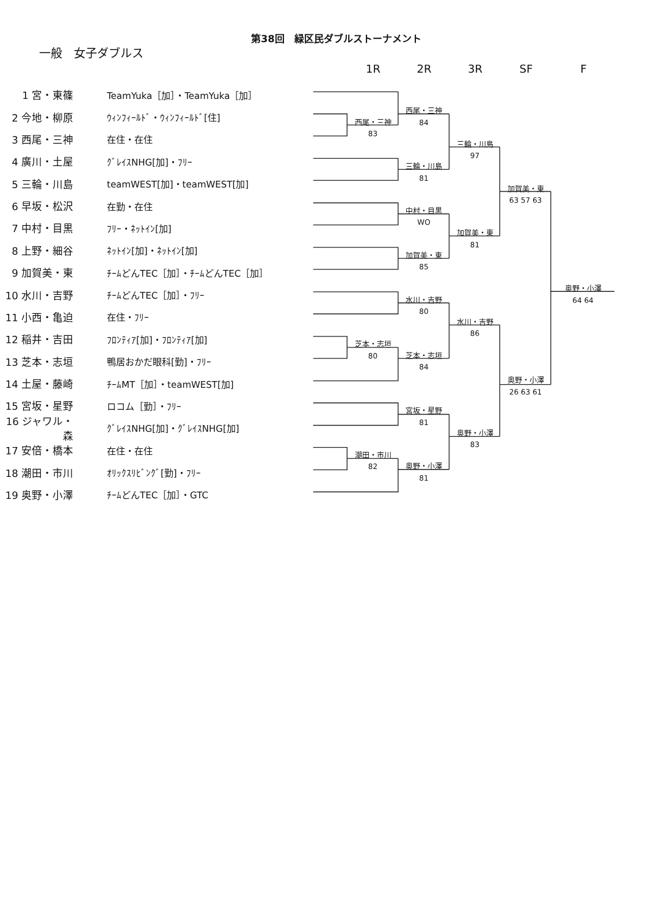第38回　緑区民ダブルストーナメント
一般　女子ダブルス
1R
2R
3R
SF
F
1 宮・東篠　TeamYuka［加］・TeamYuka［加］
西尾・三神
84
2 今地・柳原　ｳｨﾝﾌｨｰﾙﾄﾞ・ｳｨﾝﾌｨｰﾙﾄﾞ[住]
西尾・三神
83
3 西尾・三神　在住・在住
三輪・川島
97
4 廣川・土屋　ｸﾞﾚｲｽNHG[加]・ﾌﾘｰ
三輪・川島
81
5 三輪・川島　teamWEST[加]・teamWEST[加]
加賀美・東
63 57 63
6 早坂・松沢　在勤・在住
中村・目黒
WO
7 中村・目黒　ﾌﾘｰ・ﾈｯﾄｲﾝ[加]
加賀美・東
81
8 上野・細谷　ﾈｯﾄｲﾝ[加]・ﾈｯﾄｲﾝ[加]
加賀美・東
85
9 加賀美・東　ﾁｰﾑどんTEC［加］・ﾁｰﾑどんTEC［加］
奥野・小澤
64 64
10 水川・吉野　ﾁｰﾑどんTEC［加］・ﾌﾘｰ
水川・吉野
80
11 小西・亀迫　在住・ﾌﾘｰ
水川・吉野
86
12 稲井・吉田　ﾌﾛﾝﾃｨｱ[加]・ﾌﾛﾝﾃｨｱ[加]
芝本・志垣
80
芝本・志垣
84
13 芝本・志垣　鴨居おかだ眼科[勤]・ﾌﾘｰ
14 土屋・藤崎　ﾁｰﾑMT［加］・teamWEST[加]
奥野・小澤
26 63 61
15 宮坂・星野　ロコム［勤］・ﾌﾘｰ
宮坂・星野
81
16 ジャワル・森　ｸﾞﾚｲｽNHG[加]・ｸﾞﾚｲｽNHG[加]
奥野・小澤
83
17 安倍・橋本　在住・在住
潮田・市川
82
18 潮田・市川　ｵﾘｯｸｽﾘﾋﾞﾝｸﾞ[勤]・ﾌﾘｰ
奥野・小澤
81
19 奥野・小澤　ﾁｰﾑどんTEC［加］・GTC